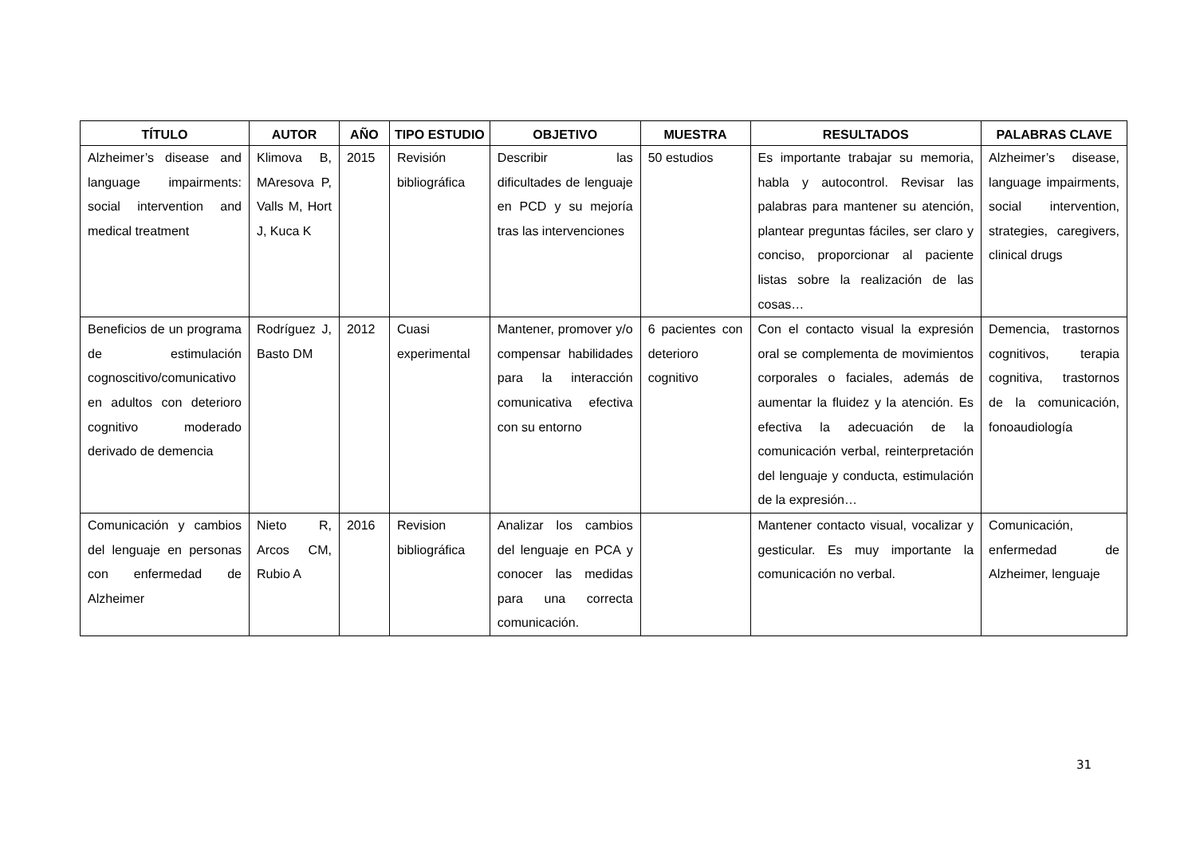| TÍTULO | AUTOR | AÑO | TIPO ESTUDIO | OBJETIVO | MUESTRA | RESULTADOS | PALABRAS CLAVE |
| --- | --- | --- | --- | --- | --- | --- | --- |
| Alzheimer’s disease and language impairments: social intervention and medical treatment | Klimova B, MAresova P, Valls M, Hort J, Kuca K | 2015 | Revisión bibliográfica | Describir las dificultades de lenguaje en PCD y su mejoría tras las intervenciones | 50 estudios | Es importante trabajar su memoria, habla y autocontrol. Revisar las palabras para mantener su atención, plantear preguntas fáciles, ser claro y conciso, proporcionar al paciente listas sobre la realización de las cosas… | Alzheimer’s disease, language impairments, social intervention, strategies, caregivers, clinical drugs |
| Beneficios de un programa de estimulación cognoscitivo/comunicativo en adultos con deterioro cognitivo moderado derivado de demencia | Rodríguez J, Basto DM | 2012 | Cuasi experimental | Mantener, promover y/o compensar habilidades para la interacción comunicativa efectiva con su entorno | 6 pacientes con deterioro cognitivo | Con el contacto visual la expresión oral se complementa de movimientos corporales o faciales, además de aumentar la fluidez y la atención. Es efectiva la adecuación de la comunicación verbal, reinterpretación del lenguaje y conducta, estimulación de la expresión… | Demencia, trastornos cognitivos, terapia cognitiva, trastornos de la comunicación, fonoaudiología |
| Comunicación y cambios del lenguaje en personas con enfermedad de Alzheimer | Nieto R, Arcos CM, Rubio A | 2016 | Revision bibliográfica | Analizar los cambios del lenguaje en PCA y conocer las medidas para una correcta comunicación. | | Mantener contacto visual, vocalizar y gesticular. Es muy importante la comunicación no verbal. | Comunicación, enfermedad de Alzheimer, lenguaje |
31